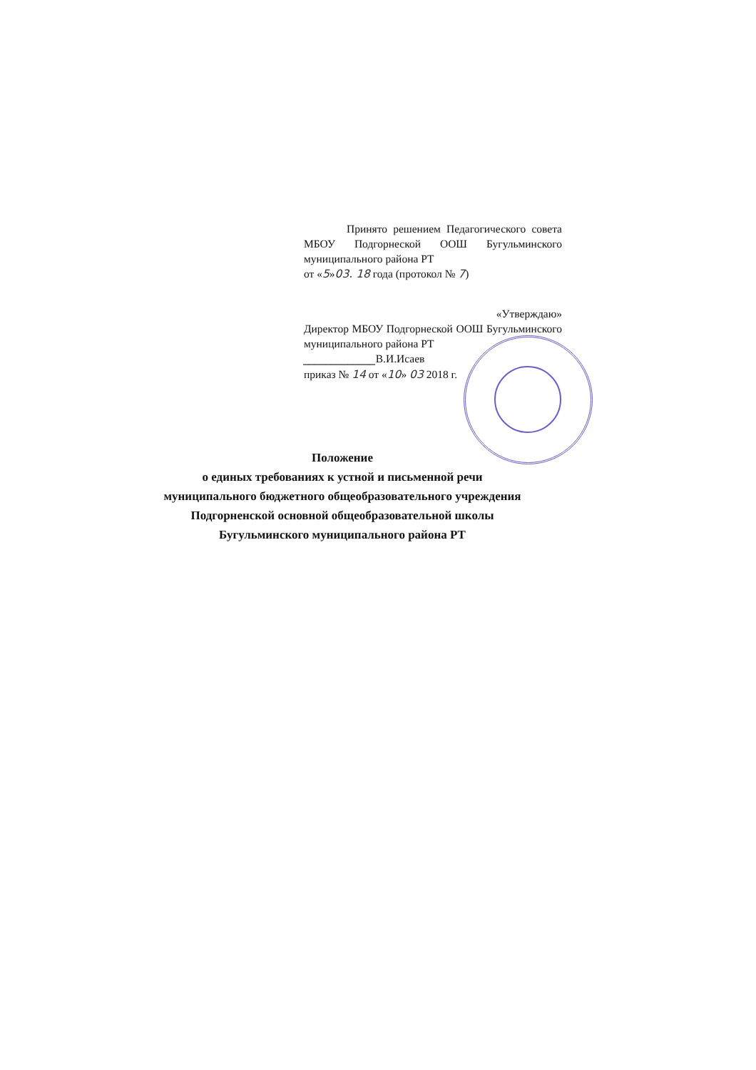Принято решением Педагогического совета МБОУ Подгорнеской ООШ Бугульминского муниципального района РТ
от «5»03. 18 года (протокол № 7)
«Утверждаю»
Директор МБОУ Подгорнеской ООШ Бугульминского муниципального района РТ
_____________В.И.Исаев
приказ № 14 от «10» 03 2018 г.
Положение
о единых требованиях к устной и письменной речи
муниципального бюджетного общеобразовательного учреждения
Подгорненской основной общеобразовательной школы
Бугульминского муниципального района РТ